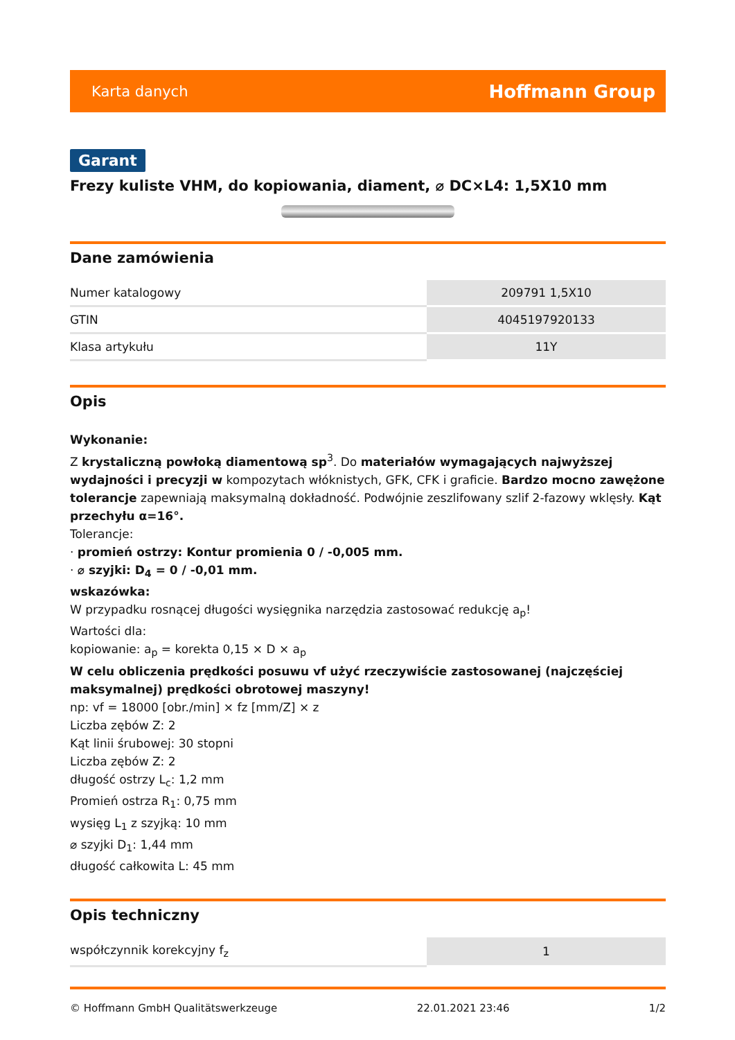Karta danych Hoffmann Group
Garant
Frezy kuliste VHM, do kopiowania, diament, ⌀ DC×L4: 1,5X10 mm
Dane zamówienia
| Numer katalogowy | 209791 1,5X10 |
| GTIN | 4045197920133 |
| Klasa artykułu | 11Y |
Opis
Wykonanie:
Z krystaliczną powłoką diamentową sp<sup>3</sup>. Do materiałów wymagających najwyższej wydajności i precyzji w kompozytach włóknistych, GFK, CFK i graficie. Bardzo mocno zawężone tolerancje zapewniają maksymalną dokładność. Podwójnie zeszlifowany szlif 2-fazowy wklęsły. Kąt przechyłu α=16°.
Tolerancje:
· promień ostrzy: Kontur promienia 0 / -0,005 mm.
· ⌀ szyjki: D<sub>4</sub> = 0 / -0,01 mm.
wskazówka:
W przypadku rosnącej długości wysięgnika narzędzia zastosować redukcję a<sub>p</sub>!
Wartości dla:
kopiowanie: a<sub>p</sub> = korekta 0,15 × D × a<sub>p</sub>
W celu obliczenia prędkości posuwu vf użyć rzeczywiście zastosowanej (najczęściej maksymalnej) prędkości obrotowej maszyny!
np: vf = 18000 [obr./min] × fz [mm/Z] × z
Liczba zębów Z: 2
Kąt linii śrubowej: 30 stopni
Liczba zębów Z: 2
długość ostrzy L<sub>c</sub>: 1,2 mm
Promień ostrza R<sub>1</sub>: 0,75 mm
wysięg L<sub>1</sub> z szyjką: 10 mm
⌀ szyjki D<sub>1</sub>: 1,44 mm
długość całkowita L: 45 mm
Opis techniczny
| współczynnik korekcyjny f<sub>z</sub> | 1 |
© Hoffmann GmbH Qualitätswerkzeuge 22.01.2021 23:46 1/2